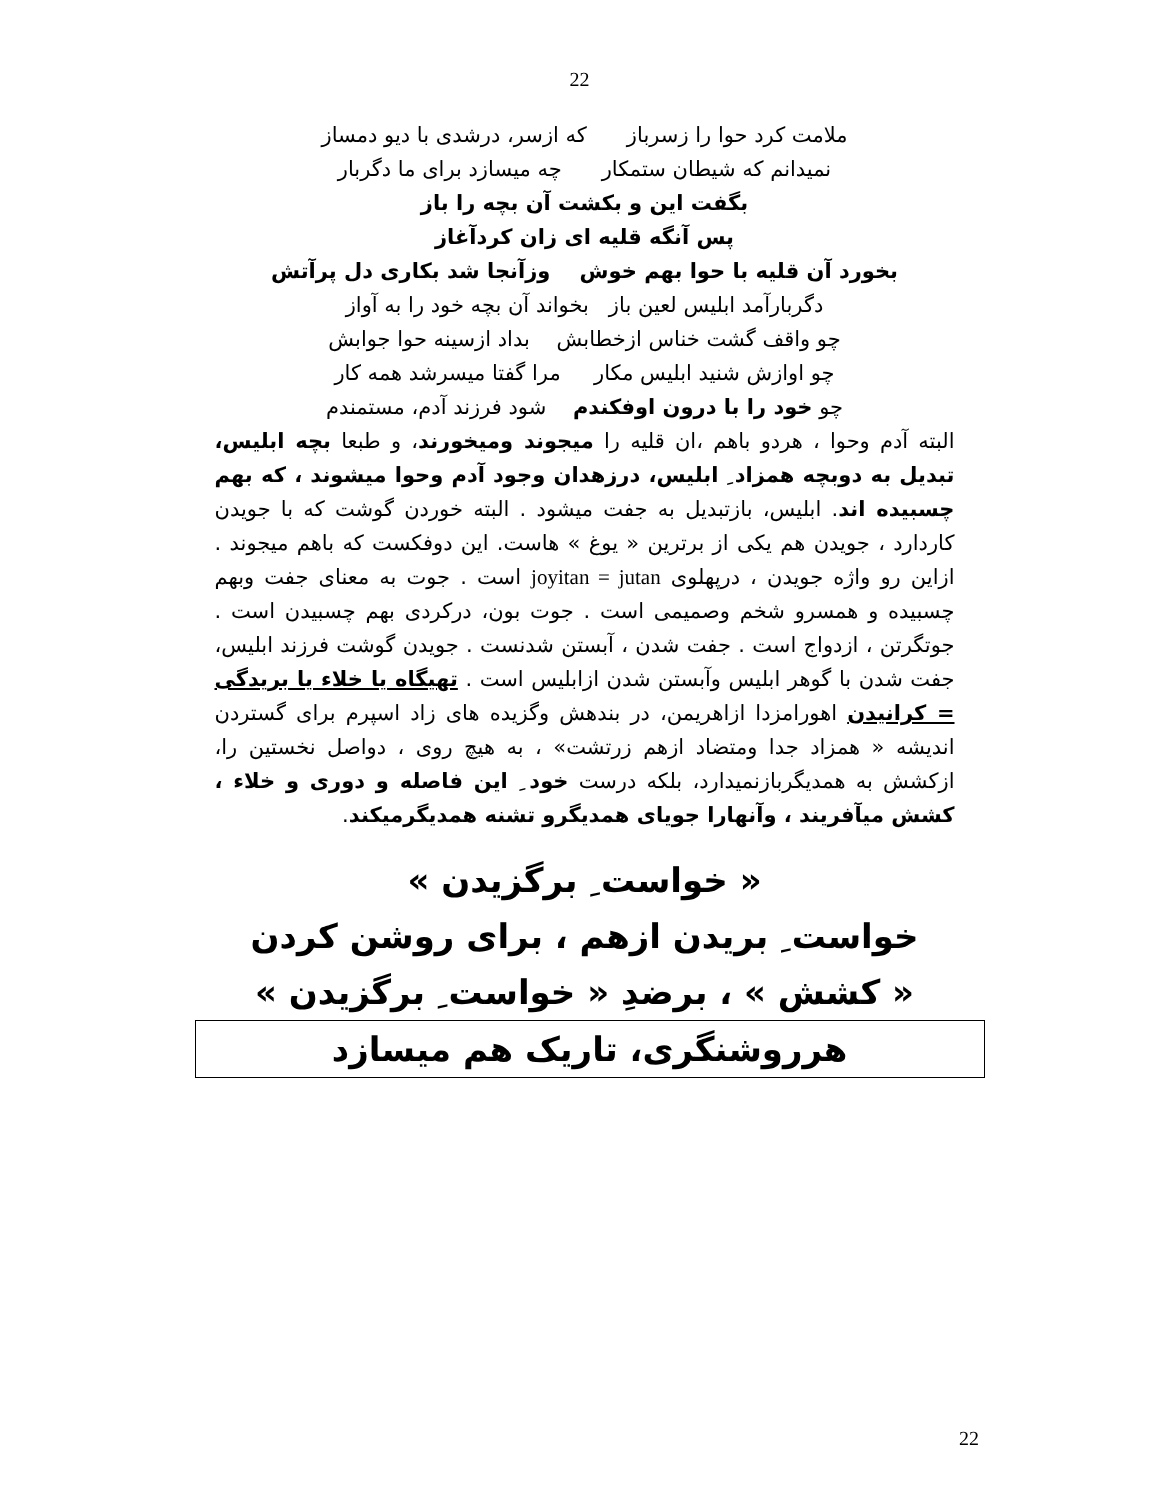22
ملامت کرد حوا را زسرباز که ازسر، درشدی با دیو دمساز
نمیدانم که شیطان ستمکار چه میسازد برای ما دگربار
بگفت این و بکشت آن بچه را باز
پس آنگه قلیه ای زان کردآغاز
بخورد آن قلیه با حوا بهم خوش وزآنجا شد بکاری دل پرآتش
دگربارآمد ابلیس لعین باز بخواند آن بچه خود را به آواز
چو واقف گشت خناس ازخطابش بداد ازسینه حوا جوابش
چو اوازش شنید ابلیس مکار مرا گفتا میسرشد همه کار
چو خود را با درون اوفکندم شود فرزند آدم، مستمندم
البته آدم وحوا ، هردو باهم ،ان قلیه را میجوند ومیخورند، و طبعا بچه ابلیس، تبدیل به دوبچه همزاد ِ ابلیس، درزهدان وجود آدم وحوا میشوند ، که بهم چسبیده اند. ابلیس، بازتبدیل به جفت میشود . البته خوردن گوشت که با جویدن کاردارد ، جویدن هم یکی از برترین « یوغ » هاست. این دوفکست که باهم میجوند . ازاین رو واژه جویدن ، درپهلوی joyitan = jutan است . جوت به معنای جفت وبهم چسبیده و همسرو شخم وصمیمی است . جوت بون، درکردی بهم چسبیدن است . جوتگرتن ، ازدواج است . جفت شدن ، آبستن شدنست . جویدن گوشت فرزند ابلیس، جفت شدن با گوهر ابلیس وآبستن شدن ازابلیس است . تهیگاه یا خلاء یا بریدگی = کرانیدن اهورامزدا ازاهریمن، در بندهش وگزیده های زاد اسپرم برای گستردن اندیشه « همزاد جدا ومتضاد ازهم زرتشت» ، به هیچ روی ، دواصل نخستین را، ازکشش به همدیگربازنمیدارد، بلکه درست خود ِ این فاصله و دوری و خلاء ، کشش میآفریند ، وآنهارا جویای همدیگرو تشنه همدیگرمیکند.
« خواست ِ برگزیدن »
خواست ِ بریدن ازهم ، برای روشن کردن
« کشش » ، برضدِ « خواست ِ برگزیدن »
هرروشنگری، تاریک هم میسازد
22